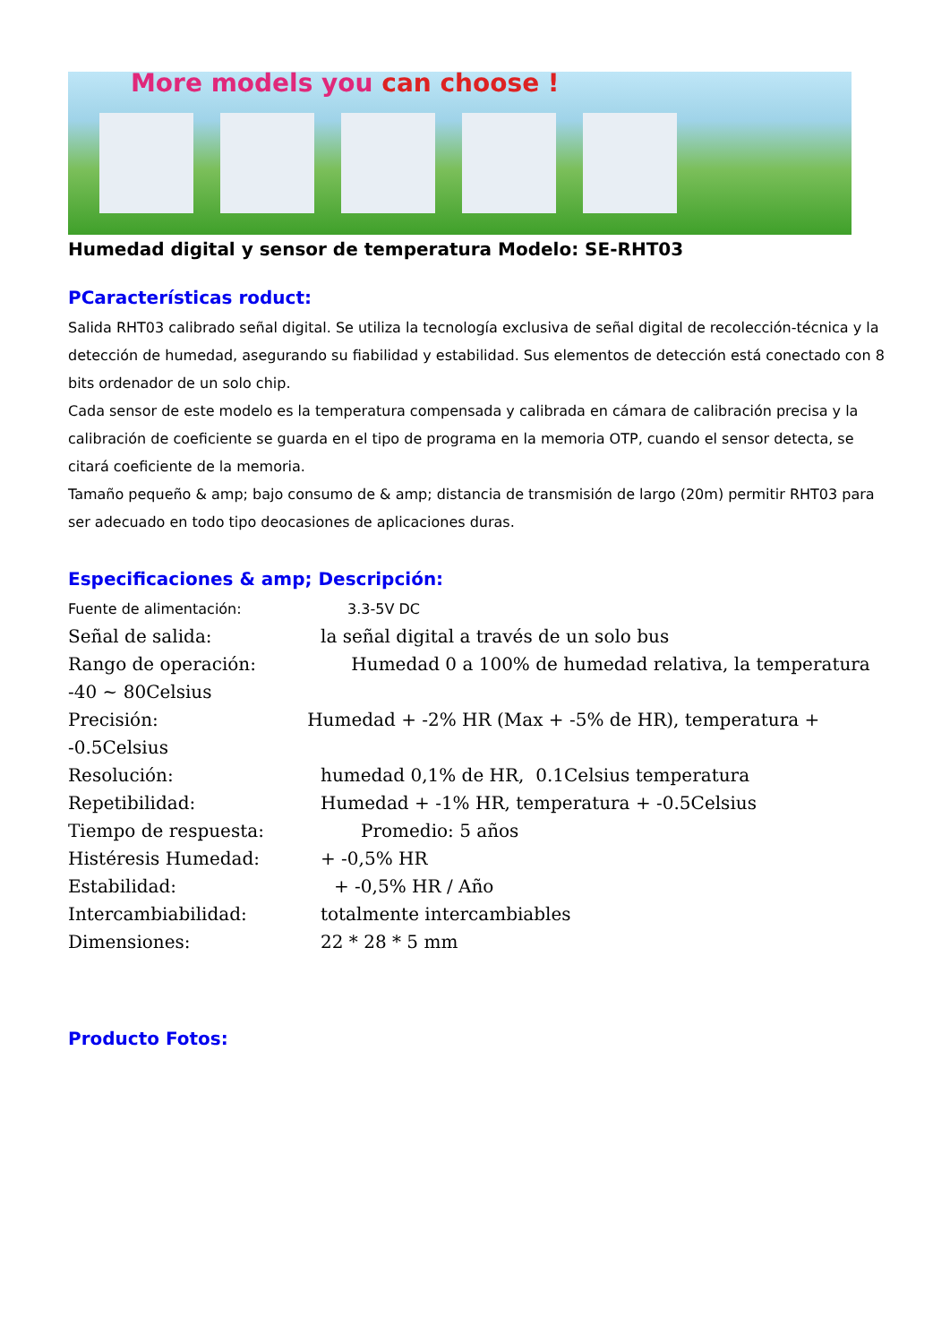More models you can choose !
Humedad digital y sensor de temperatura Modelo: SE-RHT03
PCaracterísticas roduct:
Salida RHT03 calibrado señal digital. Se utiliza la tecnología exclusiva de señal digital de recolección-técnica y la detección de humedad, asegurando su fiabilidad y estabilidad. Sus elementos de detección está conectado con 8 bits ordenador de un solo chip.
Cada sensor de este modelo es la temperatura compensada y calibrada en cámara de calibración precisa y la calibración de coeficiente se guarda en el tipo de programa en la memoria OTP, cuando el sensor detecta, se citará coeficiente de la memoria.
Tamaño pequeño & amp; bajo consumo de & amp; distancia de transmisión de largo (20m) permitir RHT03 para ser adecuado en todo tipo deocasiones de aplicaciones duras.
Especificaciones & amp; Descripción:
Fuente de alimentación: 3.3-5V DC
Señal de salida: la señal digital a través de un solo bus
Rango de operación: Humedad 0 a 100% de humedad relativa, la temperatura -40 ~ 80Celsius
Precisión: Humedad + -2% HR (Max + -5% de HR), temperatura + -0.5Celsius
Resolución: humedad 0,1% de HR, 0.1Celsius temperatura
Repetibilidad: Humedad + -1% HR, temperatura + -0.5Celsius
Tiempo de respuesta: Promedio: 5 años
Histéresis Humedad: + -0,5% HR
Estabilidad: + -0,5% HR / Año
Intercambiabilidad: totalmente intercambiables
Dimensiones: 22 * 28 * 5 mm
Producto Fotos: